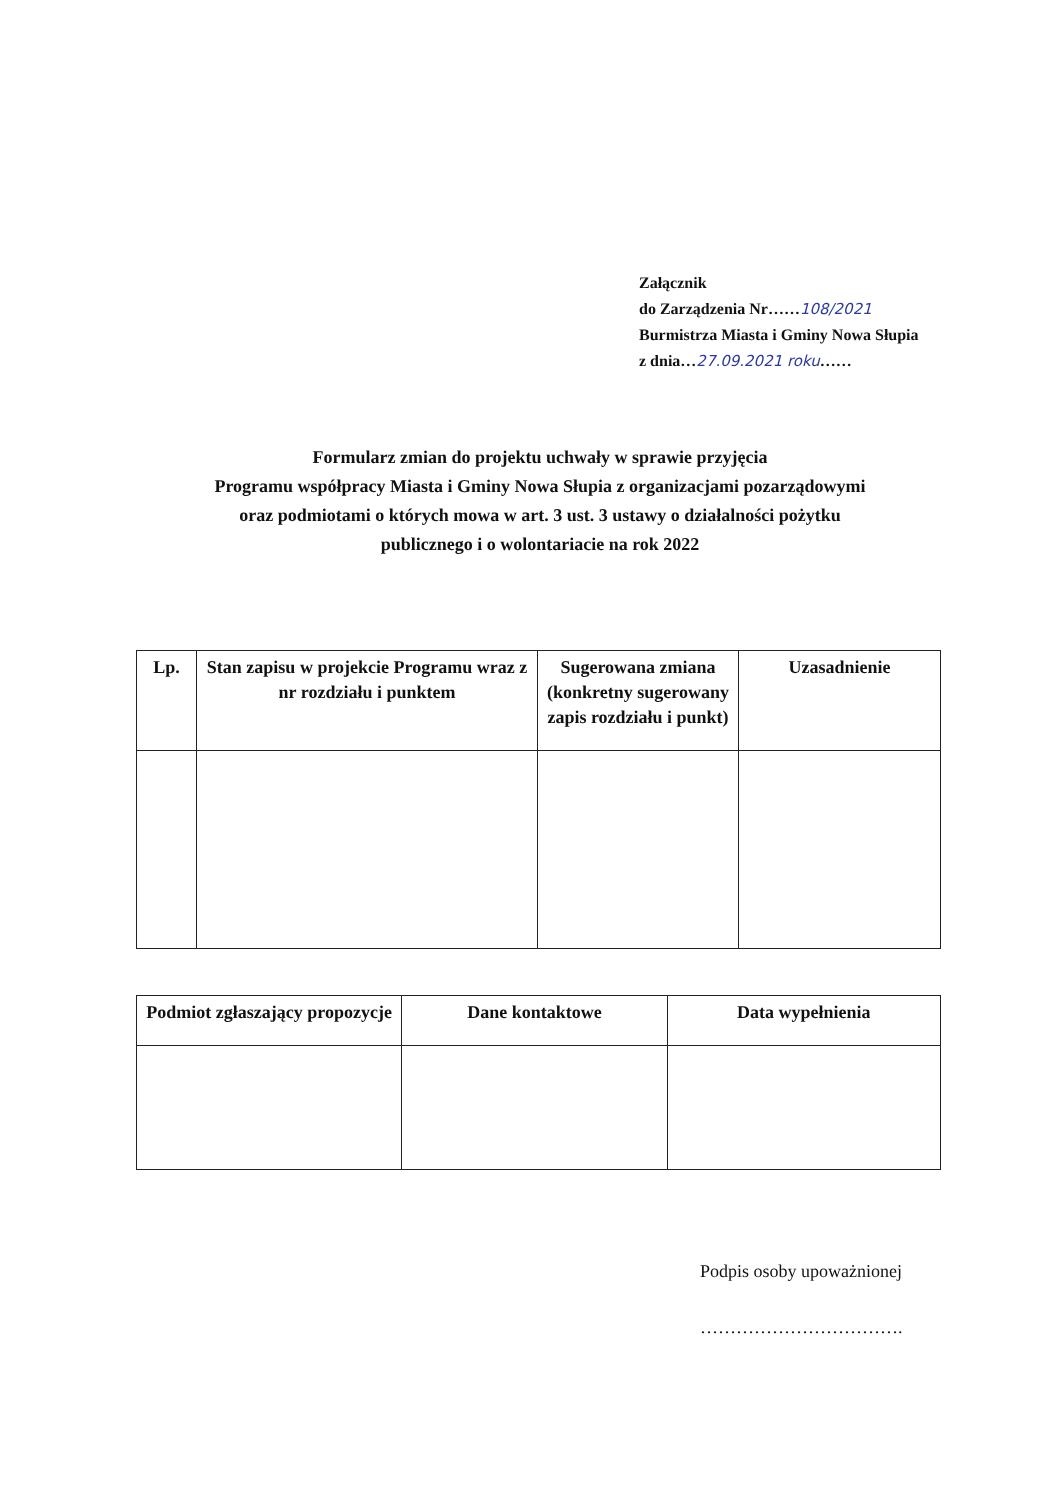Załącznik
do Zarządzenia Nr……108/2021
Burmistrza Miasta i Gminy Nowa Słupia
z dnia…27.09.2021 roku……
Formularz zmian do projektu uchwały w sprawie przyjęcia
Programu współpracy Miasta i Gminy Nowa Słupia z organizacjami pozarządowymi
oraz podmiotami o których mowa w art. 3 ust. 3 ustawy o działalności pożytku
publicznego i o wolontariacie na rok 2022
| Lp. | Stan zapisu w projekcie Programu wraz z nr rozdziału i punktem | Sugerowana zmiana (konkretny sugerowany zapis rozdziału i punkt) | Uzasadnienie |
| --- | --- | --- | --- |
| Podmiot zgłaszający propozycje | Dane kontaktowe | Data wypełnienia |
| --- | --- | --- |
Podpis osoby upoważnionej
…………………………….